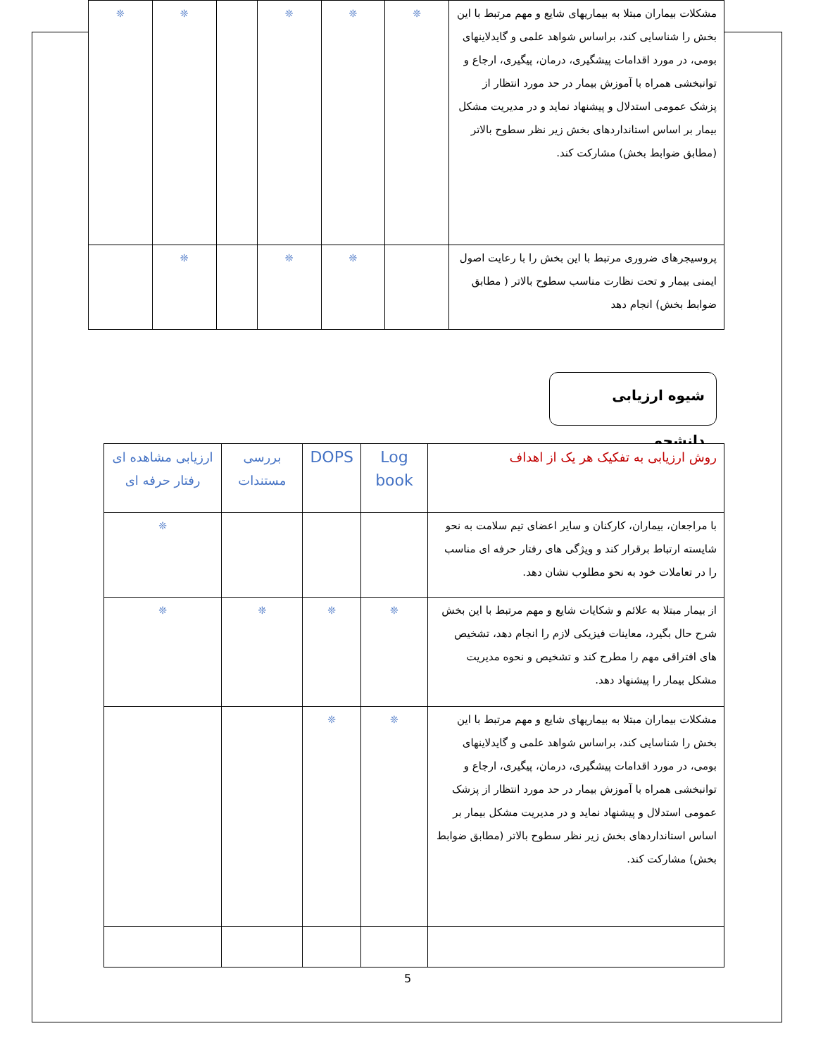| مشکلات بیماران مبتلا به بیماریهای شایع و مهم مرتبط با این بخش را شناسایی کند، براساس شواهد علمی و گایدلاینهای بومی، در مورد اقدامات پیشگیری، درمان، پیگیری، ارجاع و توانبخشی همراه با آموزش بیمار در حد مورد انتظار از پزشک عمومی استدلال و پیشنهاد نماید و در مدیریت مشکل بیمار بر اساس استانداردهای بخش زیر نظر سطوح بالاتر (مطابق ضوابط بخش) مشارکت کند. | ❊ | ❊ | ❊ | | ❊ | ❊ |
| پروسیجرهای ضروری مرتبط با این بخش را با رعایت اصول ایمنی بیمار و تحت نظارت مناسب سطوح بالاتر ( مطابق ضوابط بخش) انجام دهد | | ❊ | ❊ | | ❊ | |
شیوه ارزیابی دانشجو
| روش ارزیابی به تفکیک هر یک از اهداف | Log book | DOPS | بررسی مستندات | ارزیابی مشاهده ای رفتار حرفه ای |
| --- | --- | --- | --- | --- |
| با مراجعان، بیماران، کارکنان و سایر اعضای تیم سلامت به نحو شایسته ارتباط برقرار کند و ویژگی های رفتار حرفه ای مناسب را در تعاملات خود به نحو مطلوب نشان دهد. | | | | ❊ |
| از بیمار مبتلا به علائم و شکایات شایع و مهم مرتبط با این بخش شرح حال بگیرد، معاینات فیزیکی لازم را انجام دهد، تشخیص های افتراقی مهم را مطرح کند و تشخیص و نحوه مدیریت مشکل بیمار را پیشنهاد دهد. | ❊ | ❊ | ❊ | ❊ |
| مشکلات بیماران مبتلا به بیماریهای شایع و مهم مرتبط با این بخش را شناسایی کند، براساس شواهد علمی و گایدلاینهای بومی، در مورد اقدامات پیشگیری، درمان، پیگیری، ارجاع و توانبخشی همراه با آموزش بیمار در حد مورد انتظار از پزشک عمومی استدلال و پیشنهاد نماید و در مدیریت مشکل بیمار بر اساس استانداردهای بخش زیر نظر سطوح بالاتر (مطابق ضوابط بخش) مشارکت کند. | ❊ | ❊ | | |
5